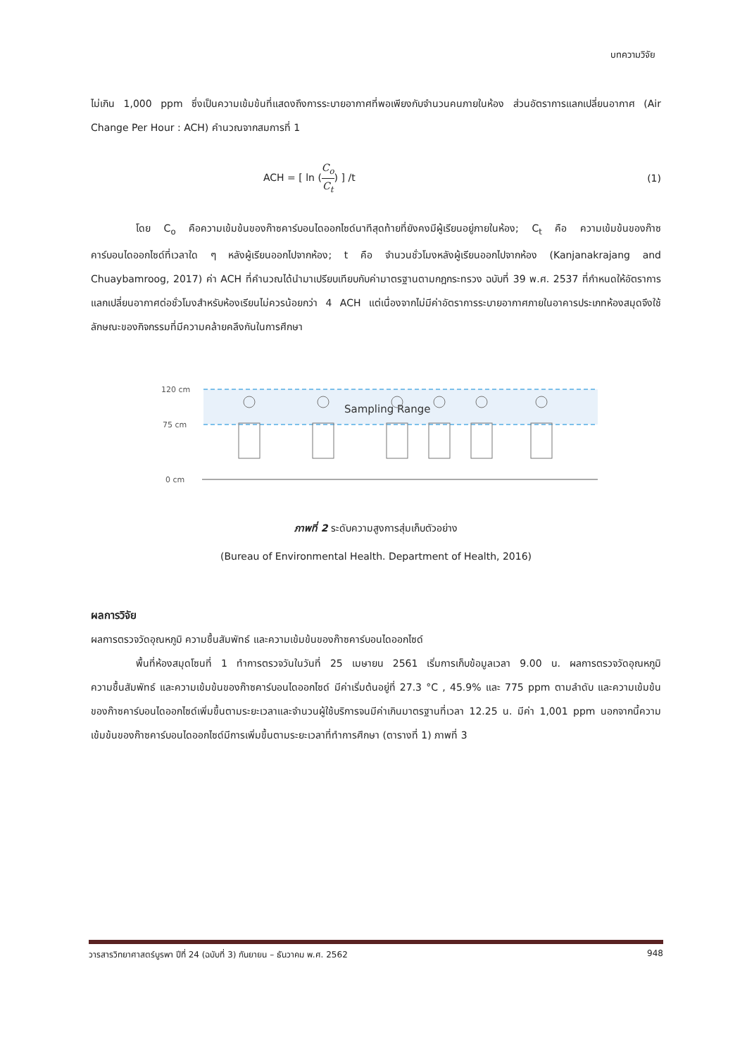บทความวิจัย
ไม่เกิน 1,000 ppm ซึ่งเป็นความเข้มข้นที่แสดงถึงการระบายอากาศที่พอเพียงกับจำนวนคนภายในห้อง ส่วนอัตราการแลกเปลี่ยนอากาศ (Air Change Per Hour : ACH) คำนวณจากสมการที่ 1
ACH = [ ln (C<sub>o</sub> C<sub>t</sub>) ] /t (1)
โดย C<sub>o</sub> คือความเข้มข้นของก๊าซคาร์บอนไดออกไซด์นาทีสุดท้ายที่ยังคงมีผู้เรียนอยู่ภายในห้อง; C<sub>t</sub> คือ ความเข้มข้นของก๊าซคาร์บอนไดออกไซด์ที่เวลาใด ๆ หลังผู้เรียนออกไปจากห้อง; t คือ จำนวนชั่วโมงหลังผู้เรียนออกไปจากห้อง (Kanjanakrajang and Chuaybamroog, 2017) ค่า ACH ที่คำนวณได้นำมาเปรียบเทียบกับค่ามาตรฐานตามกฎกระทรวง ฉบับที่ 39 พ.ศ. 2537 ที่กำหนดให้อัตราการแลกเปลี่ยนอากาศต่อชั่วโมงสำหรับห้องเรียนไม่ควรน้อยกว่า 4 ACH แต่เนื่องจากไม่มีค่าอัตราการระบายอากาศภายในอาคารประเภทห้องสมุดจึงใช้ลักษณะของกิจกรรมที่มีความคล้ายคลึงกันในการศึกษา
120 cm
75 cm
0 cm
Sampling Range
ภาพที่ 2 ระดับความสูงการสุ่มเก็บตัวอย่าง
(Bureau of Environmental Health. Department of Health, 2016)
ผลการวิจัย
ผลการตรวจวัดอุณหภูมิ ความชื้นสัมพัทธ์ และความเข้มข้นของก๊าซคาร์บอนไดออกไซด์
พื้นที่ห้องสมุดโซนที่ 1 ทำการตรวจวันในวันที่ 25 เมษายน 2561 เริ่มการเก็บข้อมูลเวลา 9.00 น. ผลการตรวจวัดอุณหภูมิ ความชื้นสัมพัทธ์ และความเข้มข้นของก๊าซคาร์บอนไดออกไซด์ มีค่าเริ่มต้นอยู่ที่ 27.3 °C , 45.9% และ 775 ppm ตามลำดับ และความเข้มข้นของก๊าซคาร์บอนไดออกไซด์เพิ่มขึ้นตามระยะเวลาและจำนวนผู้ใช้บริการจนมีค่าเกินมาตรฐานที่เวลา 12.25 น. มีค่า 1,001 ppm นอกจากนี้ความเข้มข้นของก๊าซคาร์บอนไดออกไซด์มีการเพิ่มขึ้นตามระยะเวลาที่ทำการศึกษา (ตารางที่ 1) ภาพที่ 3
วารสารวิทยาศาสตร์บูรพา ปีที่ 24 (ฉบับที่ 3) กันยายน – ธันวาคม พ.ศ. 2562 948